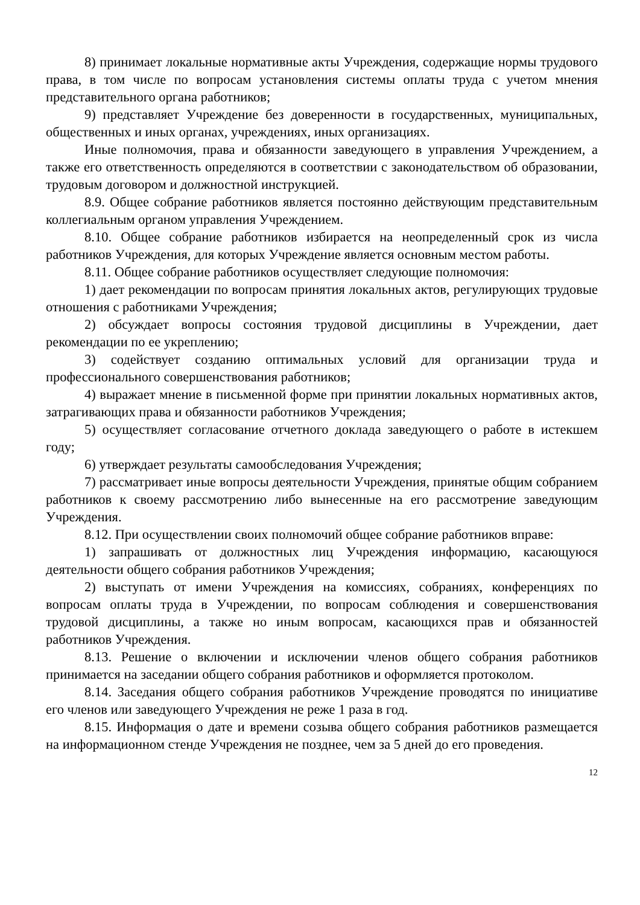8) принимает локальные нормативные акты Учреждения, содержащие нормы трудового права, в том числе по вопросам установления системы оплаты труда с учетом мнения представительного органа работников;
9) представляет Учреждение без доверенности в государственных, муниципальных, общественных и иных органах, учреждениях, иных организациях.
Иные полномочия, права и обязанности заведующего в управления Учреждением, а также его ответственность определяются в соответствии с законодательством об образовании, трудовым договором и должностной инструкцией.
8.9. Общее собрание работников является постоянно действующим представительным коллегиальным органом управления Учреждением.
8.10. Общее собрание работников избирается на неопределенный срок из числа работников Учреждения, для которых Учреждение является основным местом работы.
8.11. Общее собрание работников осуществляет следующие полномочия:
1) дает рекомендации по вопросам принятия локальных актов, регулирующих трудовые отношения с работниками Учреждения;
2) обсуждает вопросы состояния трудовой дисциплины в Учреждении, дает рекомендации по ее укреплению;
3) содействует созданию оптимальных условий для организации труда и профессионального совершенствования работников;
4) выражает мнение в письменной форме при принятии локальных нормативных актов, затрагивающих права и обязанности работников Учреждения;
5) осуществляет согласование отчетного доклада заведующего о работе в истекшем году;
6) утверждает результаты самообследования Учреждения;
7) рассматривает иные вопросы деятельности Учреждения, принятые общим собранием работников к своему рассмотрению либо вынесенные на его рассмотрение заведующим Учреждения.
8.12. При осуществлении своих полномочий общее собрание работников вправе:
1) запрашивать от должностных лиц Учреждения информацию, касающуюся деятельности общего собрания работников Учреждения;
2) выступать от имени Учреждения на комиссиях, собраниях, конференциях по вопросам оплаты труда в Учреждении, по вопросам соблюдения и совершенствования трудовой дисциплины, а также но иным вопросам, касающихся прав и обязанностей работников Учреждения.
8.13. Решение о включении и исключении членов общего собрания работников принимается на заседании общего собрания работников и оформляется протоколом.
8.14. Заседания общего собрания работников Учреждение проводятся по инициативе его членов или заведующего Учреждения не реже 1 раза в год.
8.15. Информация о дате и времени созыва общего собрания работников размещается на информационном стенде Учреждения не позднее, чем за 5 дней до его проведения.
12